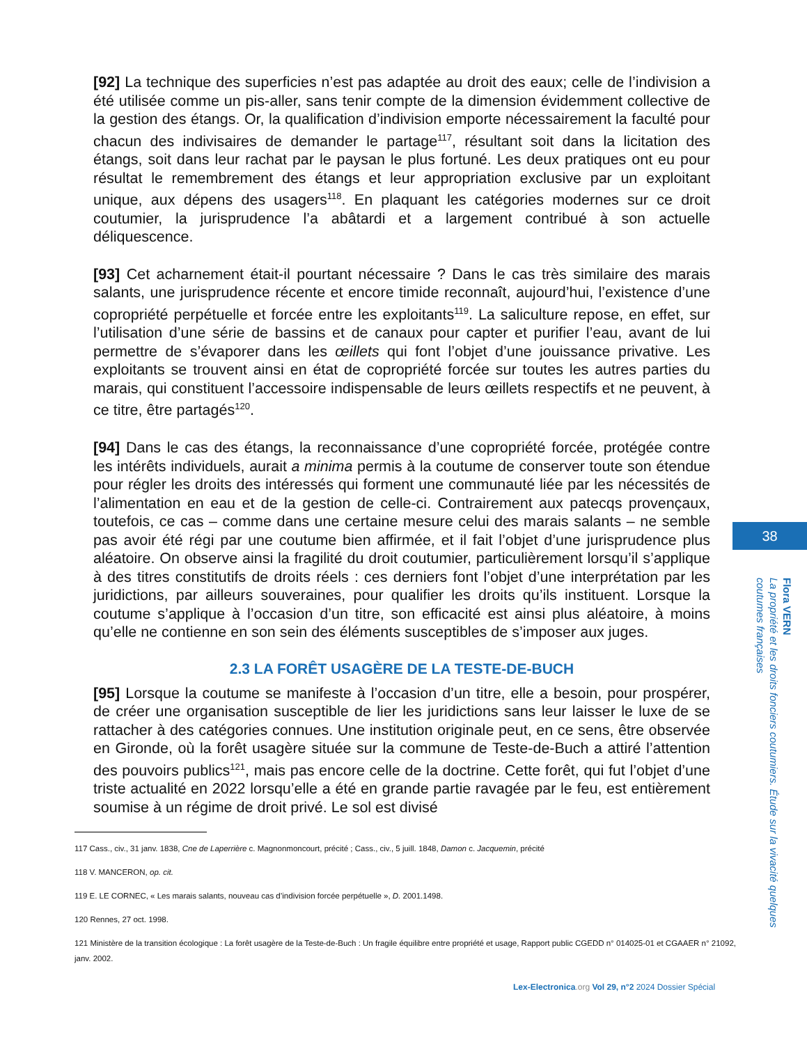[92] La technique des superficies n’est pas adaptée au droit des eaux; celle de l’indivision a été utilisée comme un pis-aller, sans tenir compte de la dimension évidemment collective de la gestion des étangs. Or, la qualification d’indivision emporte nécessairement la faculté pour chacun des indivisaires de demander le partage<sup>117</sup>, résultant soit dans la licitation des étangs, soit dans leur rachat par le paysan le plus fortuné. Les deux pratiques ont eu pour résultat le remembrement des étangs et leur appropriation exclusive par un exploitant unique, aux dépens des usagers<sup>118</sup>. En plaquant les catégories modernes sur ce droit coutumier, la jurisprudence l’a abâtardi et a largement contribué à son actuelle déliquescence.
[93] Cet acharnement était-il pourtant nécessaire ? Dans le cas très similaire des marais salants, une jurisprudence récente et encore timide reconnaît, aujourd’hui, l’existence d’une copropriété perpétuelle et forcée entre les exploitants<sup>119</sup>. La saliculture repose, en effet, sur l’utilisation d’une série de bassins et de canaux pour capter et purifier l’eau, avant de lui permettre de s’évaporer dans les œillets qui font l’objet d’une jouissance privative. Les exploitants se trouvent ainsi en état de copropriété forcée sur toutes les autres parties du marais, qui constituent l’accessoire indispensable de leurs œillets respectifs et ne peuvent, à ce titre, être partagés<sup>120</sup>.
[94] Dans le cas des étangs, la reconnaissance d’une copropriété forcée, protégée contre les intérêts individuels, aurait a minima permis à la coutume de conserver toute son étendue pour régler les droits des intéressés qui forment une communauté liée par les nécessités de l’alimentation en eau et de la gestion de celle-ci. Contrairement aux patecqs provençaux, toutefois, ce cas – comme dans une certaine mesure celui des marais salants – ne semble pas avoir été régi par une coutume bien affirmée, et il fait l’objet d’une jurisprudence plus aléatoire. On observe ainsi la fragilité du droit coutumier, particulièrement lorsqu’il s’applique à des titres constitutifs de droits réels : ces derniers font l’objet d’une interprétation par les juridictions, par ailleurs souveraines, pour qualifier les droits qu’ils instituent. Lorsque la coutume s’applique à l’occasion d’un titre, son efficacité est ainsi plus aléatoire, à moins qu’elle ne contienne en son sein des éléments susceptibles de s’imposer aux juges.
2.3 LA FORÊT USAGÈRE DE LA TESTE-DE-BUCH
[95] Lorsque la coutume se manifeste à l’occasion d’un titre, elle a besoin, pour prospérer, de créer une organisation susceptible de lier les juridictions sans leur laisser le luxe de se rattacher à des catégories connues. Une institution originale peut, en ce sens, être observée en Gironde, où la forêt usagère située sur la commune de Teste-de-Buch a attiré l’attention des pouvoirs publics<sup>121</sup>, mais pas encore celle de la doctrine. Cette forêt, qui fut l’objet d’une triste actualité en 2022 lorsqu’elle a été en grande partie ravagée par le feu, est entièrement soumise à un régime de droit privé. Le sol est divisé
117 Cass., civ., 31 janv. 1838, Cne de Laperrière c. Magnonmoncourt, précité ; Cass., civ., 5 juill. 1848, Damon c. Jacquemin, précité
118 V. MANCERON, op. cit.
119 E. LE CORNEC, « Les marais salants, nouveau cas d’indivision forcée perpétuelle », D. 2001.1498.
120 Rennes, 27 oct. 1998.
121 Ministère de la transition écologique : La forêt usagère de la Teste-de-Buch : Un fragile équilibre entre propriété et usage, Rapport public CGEDD n° 014025-01 et CGAAER n° 21092, janv. 2002.
38
Flora VERN
La propriété et les droits fonciers coutumiers. Étude sur la vivacité quelques coutumes françaises
Lex-Electronica.org Vol 29, n°2 2024 Dossier Spécial